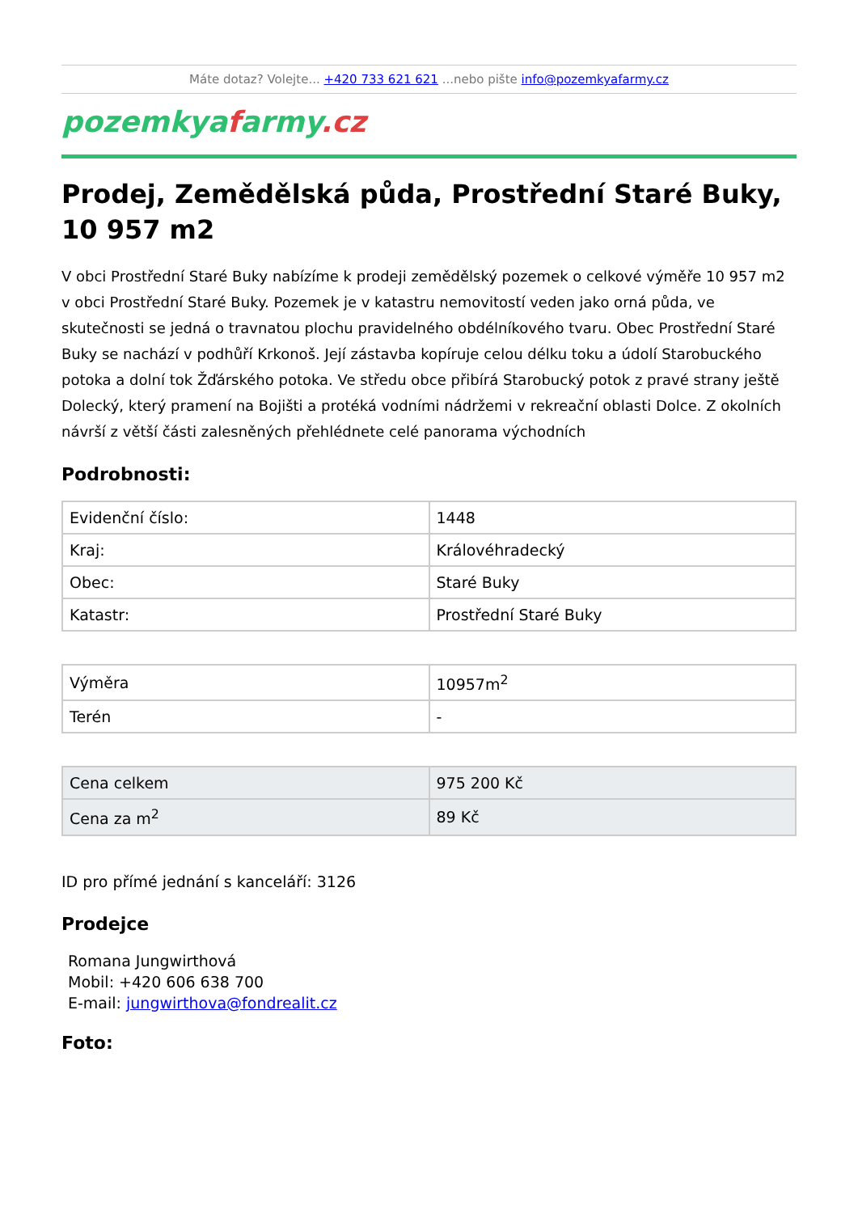Máte dotaz? Volejte... +420 733 621 621 ...nebo pište info@pozemkyafarmy.cz
pozemkyafarmy.cz
Prodej, Zemědělská půda, Prostřední Staré Buky, 10 957 m2
V obci Prostřední Staré Buky nabízíme k prodeji zemědělský pozemek o celkové výměře 10 957 m2 v obci Prostřední Staré Buky. Pozemek je v katastru nemovitostí veden jako orná půda, ve skutečnosti se jedná o travnatou plochu pravidelného obdélníkového tvaru. Obec Prostřední Staré Buky se nachází v podhůří Krkonoš. Její zástavba kopíruje celou délku toku a údolí Starobuckého potoka a dolní tok Žďárského potoka. Ve středu obce přibírá Starobucký potok z pravé strany ještě Dolecký, který pramení na Bojišti a protéká vodními nádržemi v rekreační oblasti Dolce. Z okolních návrší z větší části zalesněných přehlédnete celé panorama východních
Podrobnosti:
| Evidenční číslo: | 1448 |
| Kraj: | Královéhradecký |
| Obec: | Staré Buky |
| Katastr: | Prostřední Staré Buky |
| Výměra | 10957m<sup>2</sup> |
| Terén | - |
| Cena celkem | 975 200 Kč |
| Cena za m<sup>2</sup> | 89 Kč |
ID pro přímé jednání s kanceláří: 3126
Prodejce
Romana Jungwirthová
Mobil: +420 606 638 700
E-mail: jungwirthova@fondrealit.cz
Foto: